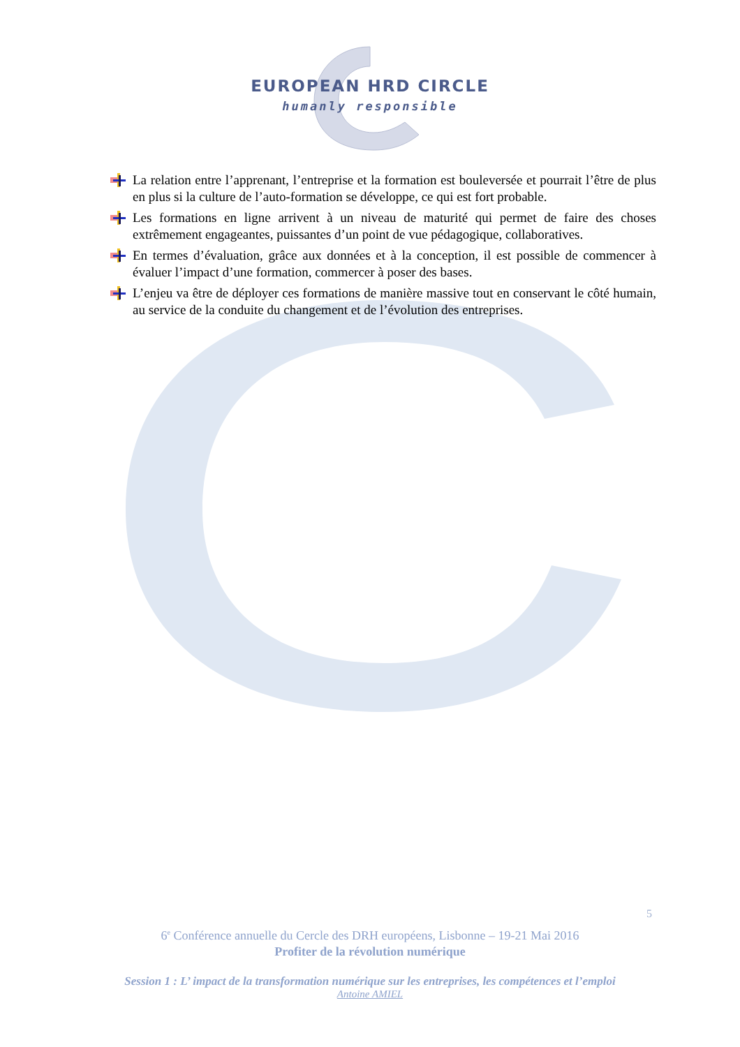EUROPEAN HRD CIRCLE
humanly responsible
La relation entre l’apprenant, l’entreprise et la formation est bouleversée et pourrait l’être de plus en plus si la culture de l’auto-formation se développe, ce qui est fort probable.
Les formations en ligne arrivent à un niveau de maturité qui permet de faire des choses extrêmement engageantes, puissantes d’un point de vue pédagogique, collaboratives.
En termes d’évaluation, grâce aux données et à la conception, il est possible de commencer à évaluer l’impact d’une formation, commercer à poser des bases.
L’enjeu va être de déployer ces formations de manière massive tout en conservant le côté humain, au service de la conduite du changement et de l’évolution des entreprises.
5
6<sup>e</sup> Conférence annuelle du Cercle des DRH européens, Lisbonne – 19-21 Mai 2016
Profiter de la révolution numérique
Session 1 : L’ impact de la transformation numérique sur les entreprises, les compétences et l’emploi
Antoine AMIEL